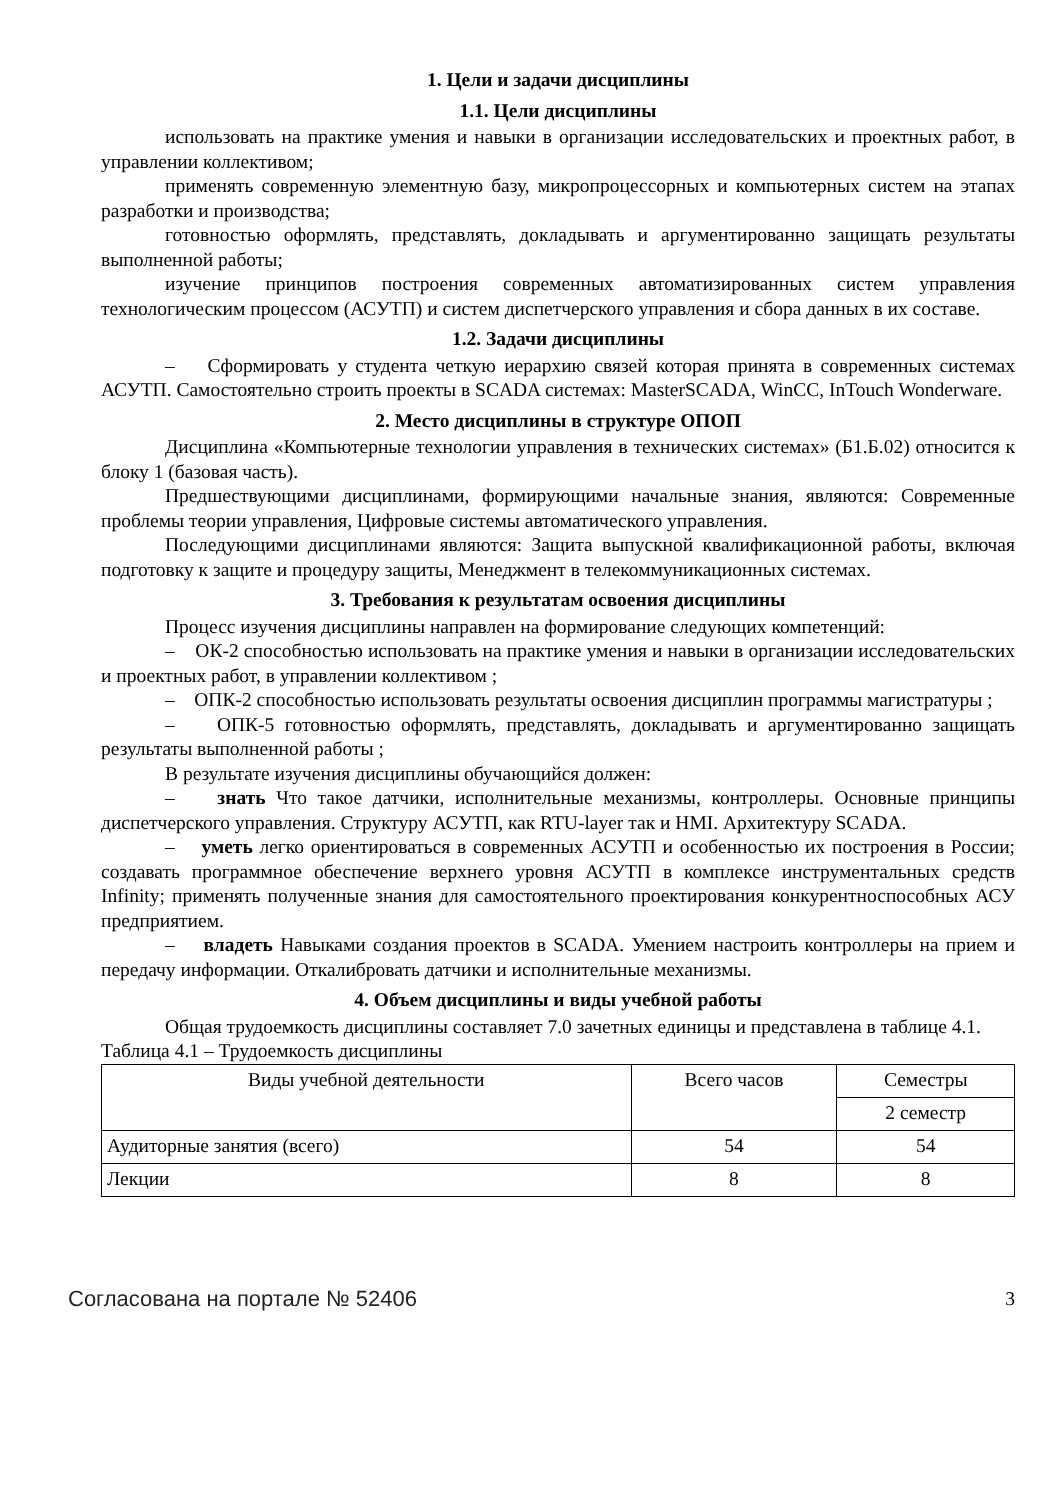1. Цели и задачи дисциплины
1.1. Цели дисциплины
использовать на практике умения и навыки в организации исследовательских и проектных работ, в управлении коллективом;
применять современную элементную базу, микропроцессорных и компьютерных систем на этапах разработки и производства;
готовностью оформлять, представлять, докладывать и аргументированно защищать результаты выполненной работы;
изучение принципов построения современных автоматизированных систем управления технологическим процессом (АСУТП) и систем диспетчерского управления и сбора данных в их составе.
1.2. Задачи дисциплины
– Сформировать у студента четкую иерархию связей которая принята в современных системах АСУТП. Самостоятельно строить проекты в SCADA системах: MasterSCADA, WinCC, InTouch Wonderware.
2. Место дисциплины в структуре ОПОП
Дисциплина «Компьютерные технологии управления в технических системах» (Б1.Б.02) относится к блоку 1 (базовая часть).
Предшествующими дисциплинами, формирующими начальные знания, являются: Современные проблемы теории управления, Цифровые системы автоматического управления.
Последующими дисциплинами являются: Защита выпускной квалификационной работы, включая подготовку к защите и процедуру защиты, Менеджмент в телекоммуникационных системах.
3. Требования к результатам освоения дисциплины
Процесс изучения дисциплины направлен на формирование следующих компетенций:
– ОК-2 способностью использовать на практике умения и навыки в организации исследовательских и проектных работ, в управлении коллективом ;
– ОПК-2 способностью использовать результаты освоения дисциплин программы магистратуры ;
– ОПК-5 готовностью оформлять, представлять, докладывать и аргументированно защищать результаты выполненной работы ;
В результате изучения дисциплины обучающийся должен:
– знать Что такое датчики, исполнительные механизмы, контроллеры. Основные принципы диспетчерского управления. Структуру АСУТП, как RTU-layer так и HMI. Архитектуру SCADA.
– уметь легко ориентироваться в современных АСУТП и особенностью их построения в России; создавать программное обеспечение верхнего уровня АСУТП в комплексе инструментальных средств Infinity; применять полученные знания для самостоятельного проектирования конкурентноспособных АСУ предприятием.
– владеть Навыками создания проектов в SCADA. Умением настроить контроллеры на прием и передачу информации. Откалибровать датчики и исполнительные механизмы.
4. Объем дисциплины и виды учебной работы
Общая трудоемкость дисциплины составляет 7.0 зачетных единицы и представлена в таблице 4.1.
Таблица 4.1 – Трудоемкость дисциплины
| Виды учебной деятельности | Всего часов | Семестры |
| --- | --- | --- |
| | | 2 семестр |
| Аудиторные занятия (всего) | 54 | 54 |
| Лекции | 8 | 8 |
Согласована на портале № 52406 3